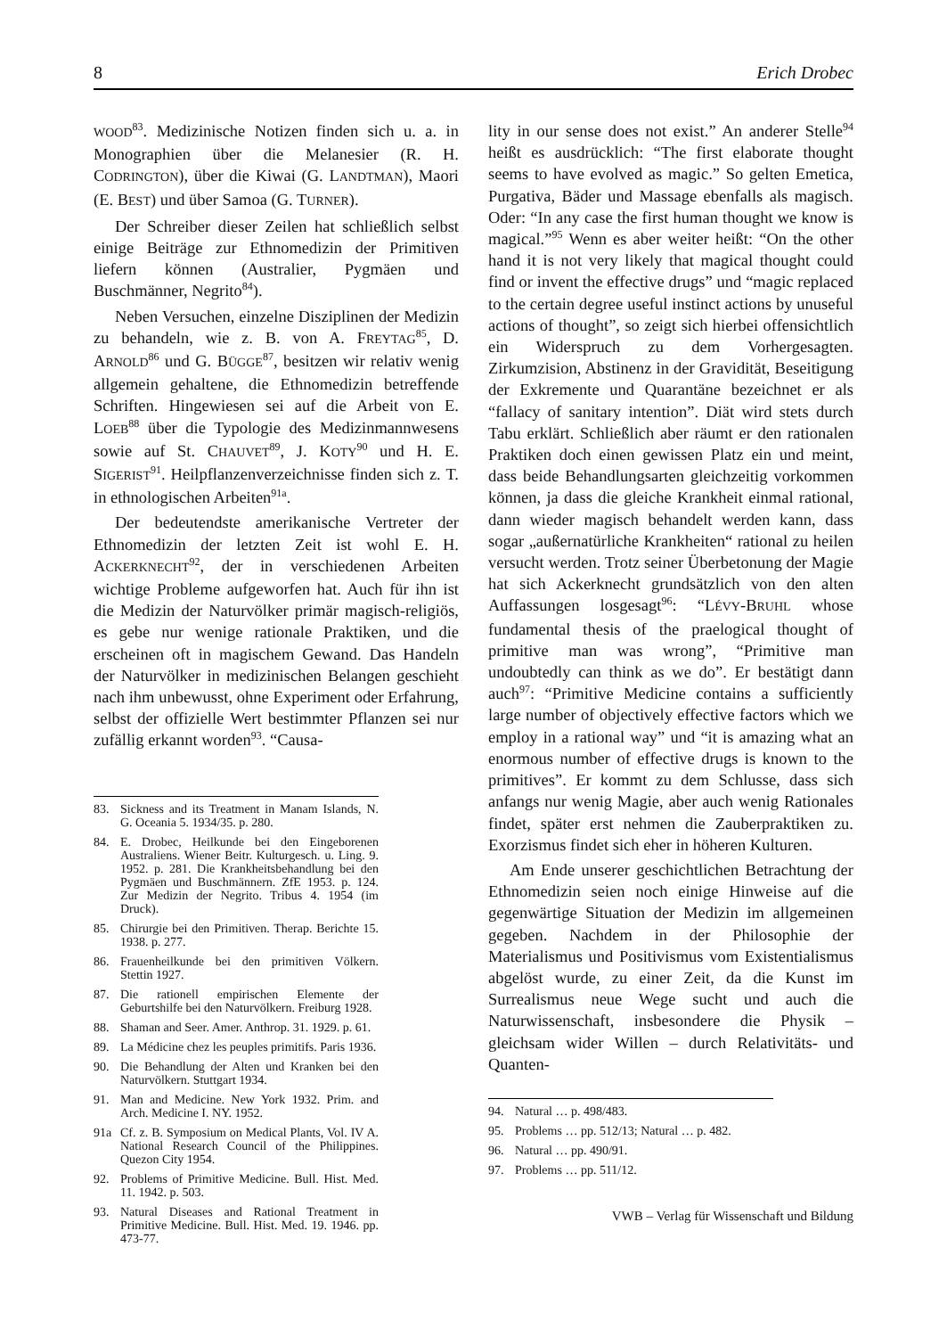8 Erich Drobec
WOOD<sup>83</sup>. Medizinische Notizen finden sich u. a. in Monographien über die Melanesier (R. H. CODRINGTON), über die Kiwai (G. LANDTMAN), Maori (E. BEST) und über Samoa (G. TURNER).
Der Schreiber dieser Zeilen hat schließlich selbst einige Beiträge zur Ethnomedizin der Primitiven liefern können (Australier, Pygmäen und Buschmänner, Negrito<sup>84</sup>).
Neben Versuchen, einzelne Disziplinen der Medizin zu behandeln, wie z. B. von A. FREYTAG<sup>85</sup>, D. ARNOLD<sup>86</sup> und G. BÜGGE<sup>87</sup>, besitzen wir relativ wenig allgemein gehaltene, die Ethnomedizin betreffende Schriften. Hingewiesen sei auf die Arbeit von E. LOEB<sup>88</sup> über die Typologie des Medizinmannwesens sowie auf St. CHAUVET<sup>89</sup>, J. KOTY<sup>90</sup> und H. E. SIGERIST<sup>91</sup>. Heilpflanzenverzeichnisse finden sich z. T. in ethnologischen Arbeiten<sup>91a</sup>.
Der bedeutendste amerikanische Vertreter der Ethnomedizin der letzten Zeit ist wohl E. H. ACKERKNECHT<sup>92</sup>, der in verschiedenen Arbeiten wichtige Probleme aufgeworfen hat. Auch für ihn ist die Medizin der Naturvölker primär magisch-religiös, es gebe nur wenige rationale Praktiken, und die erscheinen oft in magischem Gewand. Das Handeln der Naturvölker in medizinischen Belangen geschieht nach ihm unbewusst, ohne Experiment oder Erfahrung, selbst der offizielle Wert bestimmter Pflanzen sei nur zufällig erkannt worden<sup>93</sup>. “Causa-
83. Sickness and its Treatment in Manam Islands, N. G. Oceania 5. 1934/35. p. 280.
84. E. Drobec, Heilkunde bei den Eingeborenen Australiens. Wiener Beitr. Kulturgesch. u. Ling. 9. 1952. p. 281. Die Krankheitsbehandlung bei den Pygmäen und Buschmännern. ZfE 1953. p. 124. Zur Medizin der Negrito. Tribus 4. 1954 (im Druck).
85. Chirurgie bei den Primitiven. Therap. Berichte 15. 1938. p. 277.
86. Frauenheilkunde bei den primitiven Völkern. Stettin 1927.
87. Die rationell empirischen Elemente der Geburtshilfe bei den Naturvölkern. Freiburg 1928.
88. Shaman and Seer. Amer. Anthrop. 31. 1929. p. 61.
89. La Médicine chez les peuples primitifs. Paris 1936.
90. Die Behandlung der Alten und Kranken bei den Naturvölkern. Stuttgart 1934.
91. Man and Medicine. New York 1932. Prim. and Arch. Medicine I. NY. 1952.
91a Cf. z. B. Symposium on Medical Plants, Vol. IV A. National Research Council of the Philippines. Quezon City 1954.
92. Problems of Primitive Medicine. Bull. Hist. Med. 11. 1942. p. 503.
93. Natural Diseases and Rational Treatment in Primitive Medicine. Bull. Hist. Med. 19. 1946. pp. 473-77.
lity in our sense does not exist.” An anderer Stelle<sup>94</sup> heißt es ausdrücklich: “The first elaborate thought seems to have evolved as magic.” So gelten Emetica, Purgativa, Bäder und Massage ebenfalls als magisch. Oder: “In any case the first human thought we know is magical.”<sup>95</sup> Wenn es aber weiter heißt: “On the other hand it is not very likely that magical thought could find or invent the effective drugs” und “magic replaced to the certain degree useful instinct actions by unuseful actions of thought”, so zeigt sich hierbei offensichtlich ein Widerspruch zu dem Vorhergesagten. Zirkumzision, Abstinenz in der Gravidität, Beseitigung der Exkremente und Quarantäne bezeichnet er als “fallacy of sanitary intention”. Diät wird stets durch Tabu erklärt. Schließlich aber räumt er den rationalen Praktiken doch einen gewissen Platz ein und meint, dass beide Behandlungsarten gleichzeitig vorkommen können, ja dass die gleiche Krankheit einmal rational, dann wieder magisch behandelt werden kann, dass sogar „außernatürliche Krankheiten“ rational zu heilen versucht werden. Trotz seiner Überbetonung der Magie hat sich Ackerknecht grundsätzlich von den alten Auffassungen losgesagt<sup>96</sup>: “LÉVY-BRUHL whose fundamental thesis of the praelogical thought of primitive man was wrong”, “Primitive man undoubtedly can think as we do”. Er bestätigt dann auch<sup>97</sup>: “Primitive Medicine contains a sufficiently large number of objectively effective factors which we employ in a rational way” und “it is amazing what an enormous number of effective drugs is known to the primitives”. Er kommt zu dem Schlusse, dass sich anfangs nur wenig Magie, aber auch wenig Rationales findet, später erst nehmen die Zauberpraktiken zu. Exorzismus findet sich eher in höheren Kulturen.
Am Ende unserer geschichtlichen Betrachtung der Ethnomedizin seien noch einige Hinweise auf die gegenwärtige Situation der Medizin im allgemeinen gegeben. Nachdem in der Philosophie der Materialismus und Positivismus vom Existentialismus abgelöst wurde, zu einer Zeit, da die Kunst im Surrealismus neue Wege sucht und auch die Naturwissenschaft, insbesondere die Physik – gleichsam wider Willen – durch Relativitäts- und Quanten-
94. Natural … p. 498/483.
95. Problems … pp. 512/13; Natural … p. 482.
96. Natural … pp. 490/91.
97. Problems … pp. 511/12.
VWB – Verlag für Wissenschaft und Bildung